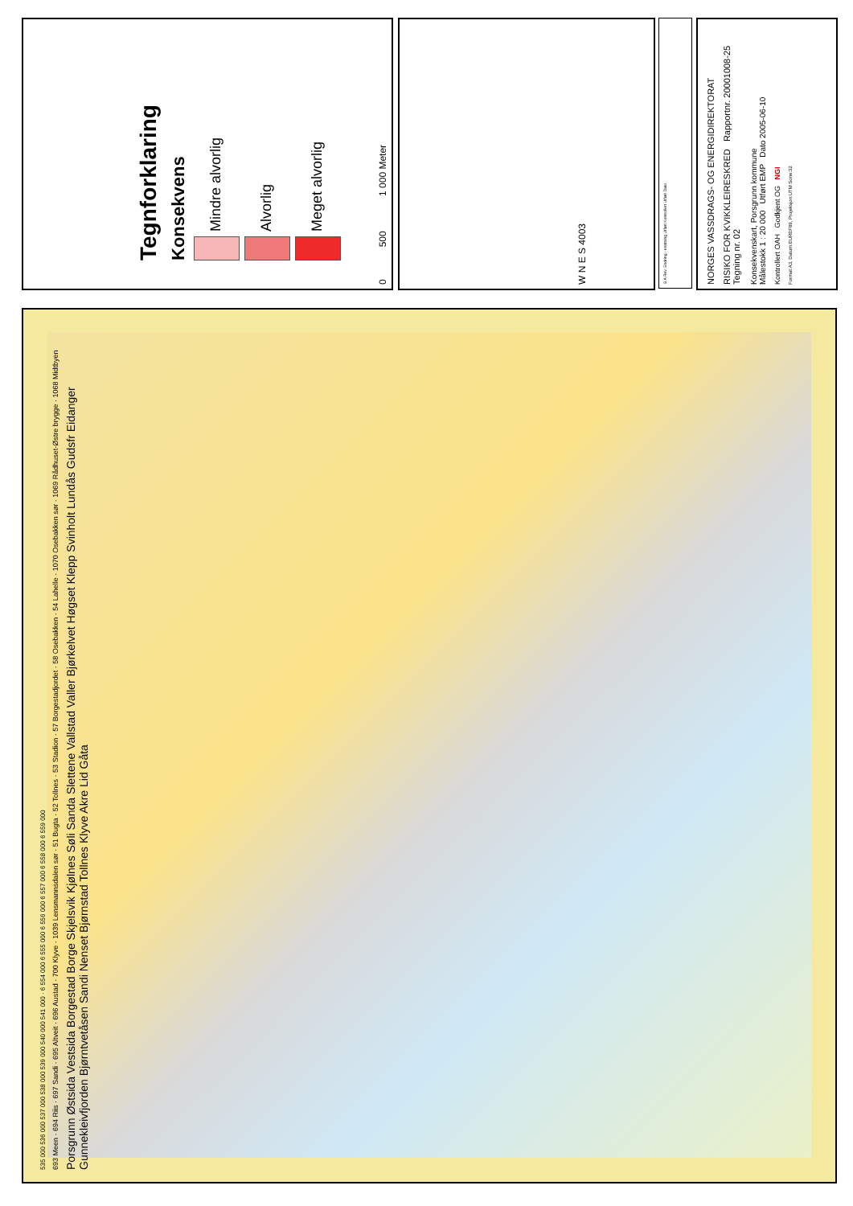Tegnforklaring
Konsekvens
Mindre alvorlig
Alvorlig
Meget alvorlig
0 500 1 000 Meter
W N E S 4003
B A Rev. Endring - ersttning Utført Kontrollert Utført Dato
NORGES VASSDRAGS- OG ENERGIDIREKTORAT
RISIKO FOR KVIKKLEIRESKRED Rapportnr. 20001008-25 Tegning nr. 02
Konsekvenskart, Porsgrunn kommune
Målestokk 1 : 20 000 Utført EMP Dato 2005-06-10
Kontrollert OAH Godkjent OG NGI
Format:A3, Datum:EUREF89, Projeksjon:UTM Sone:32
535 000 536 000 537 000 538 000 539 000 540 000 541 000 · 6 554 000 6 555 000 6 556 000 6 557 000 6 558 000 6 559 000
693 Meen · 694 Riis · 697 Sandi · 695 Altveit · 696 Austad · 700 Klyve · 1039 Lensmannsdalen sør · 51 Bugta · 52 Tollnes · 53 Stadion · 57 Borgestadjordet · 58 Osebakken · 54 Lahelle · 1070 Osebakken sør · 1069 Rådhuset-Østre brygge · 1068 Midtbyen
Porsgrunn Østsida Vestsida Borgestad Borge Skjelsvik Kjølnes Søli Sanda Slettene Vallstad Valler Bjørkelvet Høgset Klepp Svinholt Lundås Gudsfr Eidanger Gunnekleivfjorden Bjørntvetåsen Sandi Nenset Bjørnstad Tollnes Klyve Akre Lid Gåta